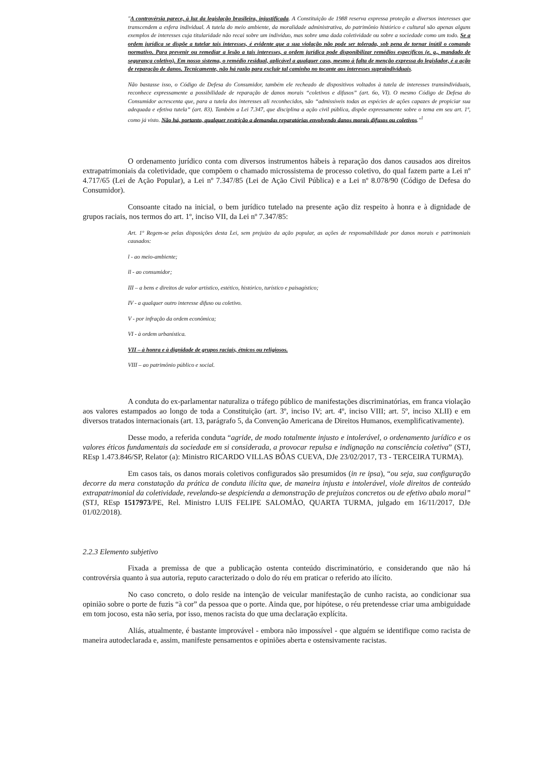"A controvérsia parece, à luz da legislação brasileira, injustificada. A Constituição de 1988 reserva expressa proteção a diversos interesses que transcendem a esfera individual. A tutela do meio ambiente, da moralidade administrativa, do patrimônio histórico e cultural são apenas alguns exemplos de interesses cuja titularidade não recai sobre um indivíduo, mas sobre uma dada coletividade ou sobre a sociedade como um todo. Se a ordem jurídica se dispõe a tutelar tais interesses, é evidente que a sua violação não pode ser tolerada, sob pena de tornar inútil o comando normativo. Para prevenir ou remediar a lesão a tais interesses, a ordem jurídica pode disponibilizar remédios específicos (e. g., mandado de segurança coletivo). Em nosso sistema, o remédio residual, aplicável a qualquer caso, mesmo à falta de menção expressa do legislador, é a ação de reparação de danos. Tecnicamente, não há razão para excluir tal caminho no tocante aos interesses supraindividuais.
Não bastasse isso, o Código de Defesa do Consumidor, também ele recheado de dispositivos voltados à tutela de interesses transindividuais, reconhece expressamente a possibilidade de reparação de danos morais “coletivos e difusos” (art. 6o, VI). O mesmo Código de Defesa do Consumidor acrescenta que, para a tutela dos interesses ali reconhecidos, são “admissíveis todas as espécies de ações capazes de propiciar sua adequada e efetiva tutela” (art. 83). Também a Lei 7.347, que disciplina a ação civil pública, dispõe expressamente sobre o tema em seu art. 1º, como já visto. Não há, portanto, qualquer restrição a demandas reparatórias envolvendo danos morais difusos ou coletivos."<sup>1</sup>
O ordenamento jurídico conta com diversos instrumentos hábeis à reparação dos danos causados aos direitos extrapatrimoniais da coletividade, que compõem o chamado microssistema de processo coletivo, do qual fazem parte a Lei nº 4.717/65 (Lei de Ação Popular), a Lei nº 7.347/85 (Lei de Ação Civil Pública) e a Lei nº 8.078/90 (Código de Defesa do Consumidor).
Consoante citado na inicial, o bem jurídico tutelado na presente ação diz respeito à honra e à dignidade de grupos raciais, nos termos do art. 1º, inciso VII, da Lei nº 7.347/85:
Art. 1º Regem-se pelas disposições desta Lei, sem prejuízo da ação popular, as ações de responsabilidade por danos morais e patrimoniais causados:
l - ao meio-ambiente;
ll - ao consumidor;
III – a bens e direitos de valor artístico, estético, histórico, turístico e paisagístico;
IV - a qualquer outro interesse difuso ou coletivo.
V - por infração da ordem econômica;
VI - à ordem urbanística.
VII – à honra e à dignidade de grupos raciais, étnicos ou religiosos.
VIII – ao patrimônio público e social.
A conduta do ex-parlamentar naturaliza o tráfego público de manifestações discriminatórias, em franca violação aos valores estampados ao longo de toda a Constituição (art. 3º, inciso IV; art. 4º, inciso VIII; art. 5º, inciso XLII) e em diversos tratados internacionais (art. 13, parágrafo 5, da Convenção Americana de Direitos Humanos, exemplificativamente).
Desse modo, a referida conduta “agride, de modo totalmente injusto e intolerável, o ordenamento jurídico e os valores éticos fundamentais da sociedade em si considerada, a provocar repulsa e indignação na consciência coletiva” (STJ, REsp 1.473.846/SP, Relator (a): Ministro RICARDO VILLAS BÔAS CUEVA, DJe 23/02/2017, T3 - TERCEIRA TURMA).
Em casos tais, os danos morais coletivos configurados são presumidos (in re ipsa), “ou seja, sua configuração decorre da mera constatação da prática de conduta ilícita que, de maneira injusta e intolerável, viole direitos de conteúdo extrapatrimonial da coletividade, revelando-se despicienda a demonstração de prejuízos concretos ou de efetivo abalo moral” (STJ, REsp 1517973/PE, Rel. Ministro LUIS FELIPE SALOMÃO, QUARTA TURMA, julgado em 16/11/2017, DJe 01/02/2018).
2.2.3 Elemento subjetivo
Fixada a premissa de que a publicação ostenta conteúdo discriminatório, e considerando que não há controvérsia quanto à sua autoria, reputo caracterizado o dolo do réu em praticar o referido ato ilícito.
No caso concreto, o dolo reside na intenção de veicular manifestação de cunho racista, ao condicionar sua opinião sobre o porte de fuzis “à cor” da pessoa que o porte. Ainda que, por hipótese, o réu pretendesse criar uma ambiguidade em tom jocoso, esta não seria, por isso, menos racista do que uma declaração explícita.
Aliás, atualmente, é bastante improvável - embora não impossível - que alguém se identifique como racista de maneira autodeclarada e, assim, manifeste pensamentos e opiniões aberta e ostensivamente racistas.